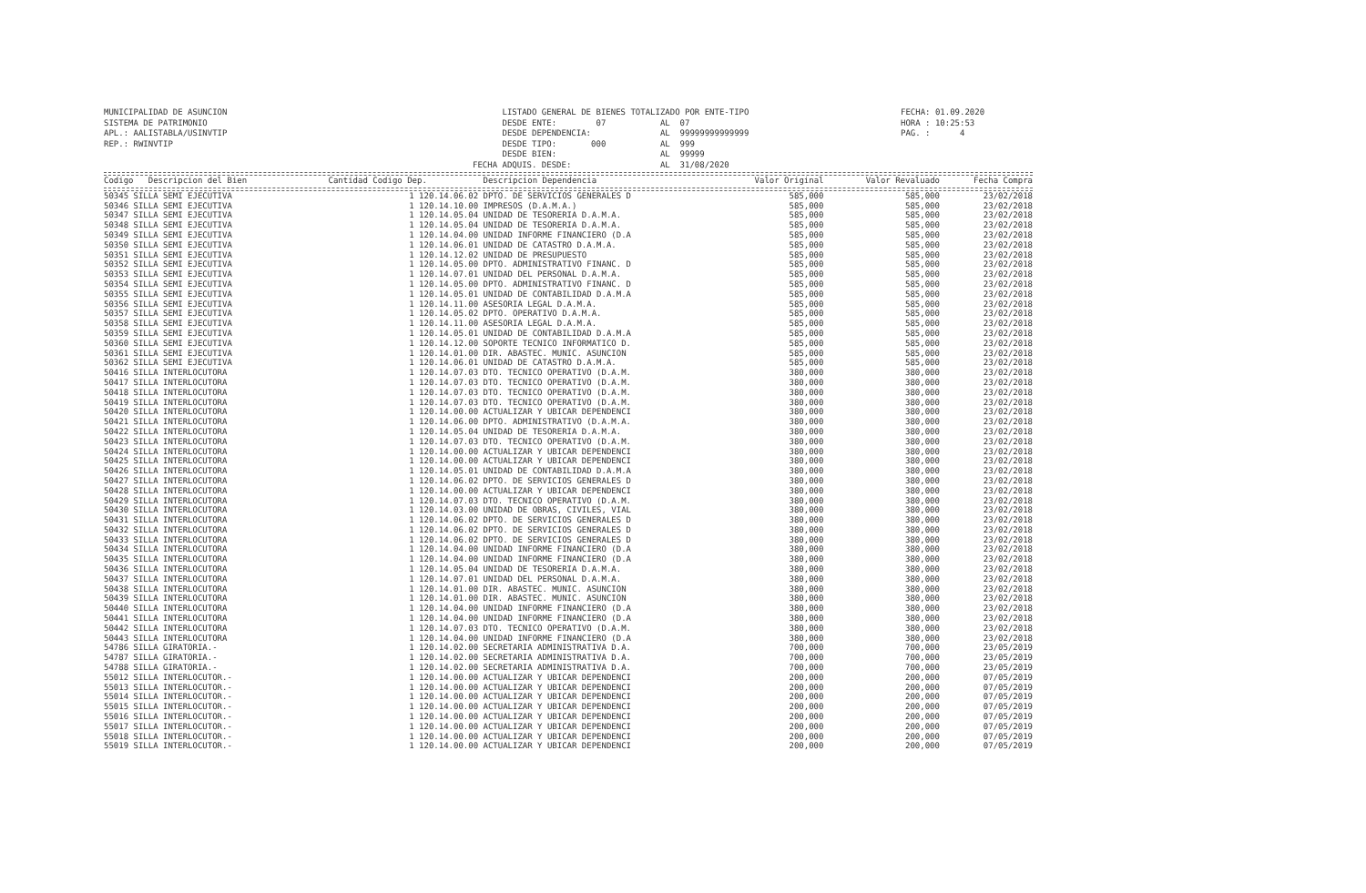MUNICIPALIDAD DE ASUNCION SISTEMA DE PATRIMONIO APL.: AALISTABLA/USINVTIP REP.: RWINVTIP
LISTADO GENERAL DE BIENES TOTALIZADO POR ENTE-TIPO DESDE ENTE: 07 AL 07 DESDE DEPENDENCIA: AL 99999999999999 DESDE TIPO: 000 AL 999 DESDE BIEN: AL 99999 FECHA ADQUIS. DESDE: AL 31/08/2020
FECHA: 01.09.2020 HORA : 10:25:53 PAG. : 4
| Codigo Descripcion del Bien | Cantidad Codigo Dep. | Descripcion Dependencia | Valor Original | Valor Revaluado | Fecha Compra |
| --- | --- | --- | --- | --- | --- |
| 50345 SILLA SEMI EJECUTIVA | 1 120.14.06.02 | DPTO. DE SERVICIOS GENERALES D | 585,000 | 585,000 | 23/02/2018 |
| 50346 SILLA SEMI EJECUTIVA | 1 120.14.10.00 | IMPRESOS (D.A.M.A.) | 585,000 | 585,000 | 23/02/2018 |
| 50347 SILLA SEMI EJECUTIVA | 1 120.14.05.04 | UNIDAD DE TESORERIA D.A.M.A. | 585,000 | 585,000 | 23/02/2018 |
| 50348 SILLA SEMI EJECUTIVA | 1 120.14.05.04 | UNIDAD DE TESORERIA D.A.M.A. | 585,000 | 585,000 | 23/02/2018 |
| 50349 SILLA SEMI EJECUTIVA | 1 120.14.04.00 | UNIDAD INFORME FINANCIERO (D.A | 585,000 | 585,000 | 23/02/2018 |
| 50350 SILLA SEMI EJECUTIVA | 1 120.14.06.01 | UNIDAD DE CATASTRO D.A.M.A. | 585,000 | 585,000 | 23/02/2018 |
| 50351 SILLA SEMI EJECUTIVA | 1 120.14.12.02 | UNIDAD DE PRESUPUESTO | 585,000 | 585,000 | 23/02/2018 |
| 50352 SILLA SEMI EJECUTIVA | 1 120.14.05.00 | DPTO. ADMINISTRATIVO FINANC. D | 585,000 | 585,000 | 23/02/2018 |
| 50353 SILLA SEMI EJECUTIVA | 1 120.14.07.01 | UNIDAD DEL PERSONAL D.A.M.A. | 585,000 | 585,000 | 23/02/2018 |
| 50354 SILLA SEMI EJECUTIVA | 1 120.14.05.00 | DPTO. ADMINISTRATIVO FINANC. D | 585,000 | 585,000 | 23/02/2018 |
| 50355 SILLA SEMI EJECUTIVA | 1 120.14.05.01 | UNIDAD DE CONTABILIDAD D.A.M.A | 585,000 | 585,000 | 23/02/2018 |
| 50356 SILLA SEMI EJECUTIVA | 1 120.14.11.00 | ASESORIA LEGAL D.A.M.A. | 585,000 | 585,000 | 23/02/2018 |
| 50357 SILLA SEMI EJECUTIVA | 1 120.14.05.02 | DPTO. OPERATIVO D.A.M.A. | 585,000 | 585,000 | 23/02/2018 |
| 50358 SILLA SEMI EJECUTIVA | 1 120.14.11.00 | ASESORIA LEGAL D.A.M.A. | 585,000 | 585,000 | 23/02/2018 |
| 50359 SILLA SEMI EJECUTIVA | 1 120.14.05.01 | UNIDAD DE CONTABILIDAD D.A.M.A | 585,000 | 585,000 | 23/02/2018 |
| 50360 SILLA SEMI EJECUTIVA | 1 120.14.12.00 | SOPORTE TECNICO INFORMATICO D. | 585,000 | 585,000 | 23/02/2018 |
| 50361 SILLA SEMI EJECUTIVA | 1 120.14.01.00 | DIR. ABASTEC. MUNIC. ASUNCION | 585,000 | 585,000 | 23/02/2018 |
| 50362 SILLA SEMI EJECUTIVA | 1 120.14.06.01 | UNIDAD DE CATASTRO D.A.M.A. | 585,000 | 585,000 | 23/02/2018 |
| 50416 SILLA INTERLOCUTORA | 1 120.14.07.03 | DTO. TECNICO OPERATIVO (D.A.M. | 380,000 | 380,000 | 23/02/2018 |
| 50417 SILLA INTERLOCUTORA | 1 120.14.07.03 | DTO. TECNICO OPERATIVO (D.A.M. | 380,000 | 380,000 | 23/02/2018 |
| 50418 SILLA INTERLOCUTORA | 1 120.14.07.03 | DTO. TECNICO OPERATIVO (D.A.M. | 380,000 | 380,000 | 23/02/2018 |
| 50419 SILLA INTERLOCUTORA | 1 120.14.07.03 | DTO. TECNICO OPERATIVO (D.A.M. | 380,000 | 380,000 | 23/02/2018 |
| 50420 SILLA INTERLOCUTORA | 1 120.14.00.00 | ACTUALIZAR Y UBICAR DEPENDENCI | 380,000 | 380,000 | 23/02/2018 |
| 50421 SILLA INTERLOCUTORA | 1 120.14.06.00 | DPTO. ADMINISTRATIVO (D.A.M.A. | 380,000 | 380,000 | 23/02/2018 |
| 50422 SILLA INTERLOCUTORA | 1 120.14.05.04 | UNIDAD DE TESORERIA D.A.M.A. | 380,000 | 380,000 | 23/02/2018 |
| 50423 SILLA INTERLOCUTORA | 1 120.14.07.03 | DTO. TECNICO OPERATIVO (D.A.M. | 380,000 | 380,000 | 23/02/2018 |
| 50424 SILLA INTERLOCUTORA | 1 120.14.00.00 | ACTUALIZAR Y UBICAR DEPENDENCI | 380,000 | 380,000 | 23/02/2018 |
| 50425 SILLA INTERLOCUTORA | 1 120.14.00.00 | ACTUALIZAR Y UBICAR DEPENDENCI | 380,000 | 380,000 | 23/02/2018 |
| 50426 SILLA INTERLOCUTORA | 1 120.14.05.01 | UNIDAD DE CONTABILIDAD D.A.M.A | 380,000 | 380,000 | 23/02/2018 |
| 50427 SILLA INTERLOCUTORA | 1 120.14.06.02 | DPTO. DE SERVICIOS GENERALES D | 380,000 | 380,000 | 23/02/2018 |
| 50428 SILLA INTERLOCUTORA | 1 120.14.00.00 | ACTUALIZAR Y UBICAR DEPENDENCI | 380,000 | 380,000 | 23/02/2018 |
| 50429 SILLA INTERLOCUTORA | 1 120.14.07.03 | DTO. TECNICO OPERATIVO (D.A.M. | 380,000 | 380,000 | 23/02/2018 |
| 50430 SILLA INTERLOCUTORA | 1 120.14.03.00 | UNIDAD DE OBRAS, CIVILES, VIAL | 380,000 | 380,000 | 23/02/2018 |
| 50431 SILLA INTERLOCUTORA | 1 120.14.06.02 | DPTO. DE SERVICIOS GENERALES D | 380,000 | 380,000 | 23/02/2018 |
| 50432 SILLA INTERLOCUTORA | 1 120.14.06.02 | DPTO. DE SERVICIOS GENERALES D | 380,000 | 380,000 | 23/02/2018 |
| 50433 SILLA INTERLOCUTORA | 1 120.14.06.02 | DPTO. DE SERVICIOS GENERALES D | 380,000 | 380,000 | 23/02/2018 |
| 50434 SILLA INTERLOCUTORA | 1 120.14.04.00 | UNIDAD INFORME FINANCIERO (D.A | 380,000 | 380,000 | 23/02/2018 |
| 50435 SILLA INTERLOCUTORA | 1 120.14.04.00 | UNIDAD INFORME FINANCIERO (D.A | 380,000 | 380,000 | 23/02/2018 |
| 50436 SILLA INTERLOCUTORA | 1 120.14.05.04 | UNIDAD DE TESORERIA D.A.M.A. | 380,000 | 380,000 | 23/02/2018 |
| 50437 SILLA INTERLOCUTORA | 1 120.14.07.01 | UNIDAD DEL PERSONAL D.A.M.A. | 380,000 | 380,000 | 23/02/2018 |
| 50438 SILLA INTERLOCUTORA | 1 120.14.01.00 | DIR. ABASTEC. MUNIC. ASUNCION | 380,000 | 380,000 | 23/02/2018 |
| 50439 SILLA INTERLOCUTORA | 1 120.14.01.00 | DIR. ABASTEC. MUNIC. ASUNCION | 380,000 | 380,000 | 23/02/2018 |
| 50440 SILLA INTERLOCUTORA | 1 120.14.04.00 | UNIDAD INFORME FINANCIERO (D.A | 380,000 | 380,000 | 23/02/2018 |
| 50441 SILLA INTERLOCUTORA | 1 120.14.04.00 | UNIDAD INFORME FINANCIERO (D.A | 380,000 | 380,000 | 23/02/2018 |
| 50442 SILLA INTERLOCUTORA | 1 120.14.07.03 | DTO. TECNICO OPERATIVO (D.A.M. | 380,000 | 380,000 | 23/02/2018 |
| 50443 SILLA INTERLOCUTORA | 1 120.14.04.00 | UNIDAD INFORME FINANCIERO (D.A | 380,000 | 380,000 | 23/02/2018 |
| 54786 SILLA GIRATORIA.- | 1 120.14.02.00 | SECRETARIA ADMINISTRATIVA D.A. | 700,000 | 700,000 | 23/05/2019 |
| 54787 SILLA GIRATORIA.- | 1 120.14.02.00 | SECRETARIA ADMINISTRATIVA D.A. | 700,000 | 700,000 | 23/05/2019 |
| 54788 SILLA GIRATORIA.- | 1 120.14.02.00 | SECRETARIA ADMINISTRATIVA D.A. | 700,000 | 700,000 | 23/05/2019 |
| 55012 SILLA INTERLOCUTOR.- | 1 120.14.00.00 | ACTUALIZAR Y UBICAR DEPENDENCI | 200,000 | 200,000 | 07/05/2019 |
| 55013 SILLA INTERLOCUTOR.- | 1 120.14.00.00 | ACTUALIZAR Y UBICAR DEPENDENCI | 200,000 | 200,000 | 07/05/2019 |
| 55014 SILLA INTERLOCUTOR.- | 1 120.14.00.00 | ACTUALIZAR Y UBICAR DEPENDENCI | 200,000 | 200,000 | 07/05/2019 |
| 55015 SILLA INTERLOCUTOR.- | 1 120.14.00.00 | ACTUALIZAR Y UBICAR DEPENDENCI | 200,000 | 200,000 | 07/05/2019 |
| 55016 SILLA INTERLOCUTOR.- | 1 120.14.00.00 | ACTUALIZAR Y UBICAR DEPENDENCI | 200,000 | 200,000 | 07/05/2019 |
| 55017 SILLA INTERLOCUTOR.- | 1 120.14.00.00 | ACTUALIZAR Y UBICAR DEPENDENCI | 200,000 | 200,000 | 07/05/2019 |
| 55018 SILLA INTERLOCUTOR.- | 1 120.14.00.00 | ACTUALIZAR Y UBICAR DEPENDENCI | 200,000 | 200,000 | 07/05/2019 |
| 55019 SILLA INTERLOCUTOR.- | 1 120.14.00.00 | ACTUALIZAR Y UBICAR DEPENDENCI | 200,000 | 200,000 | 07/05/2019 |